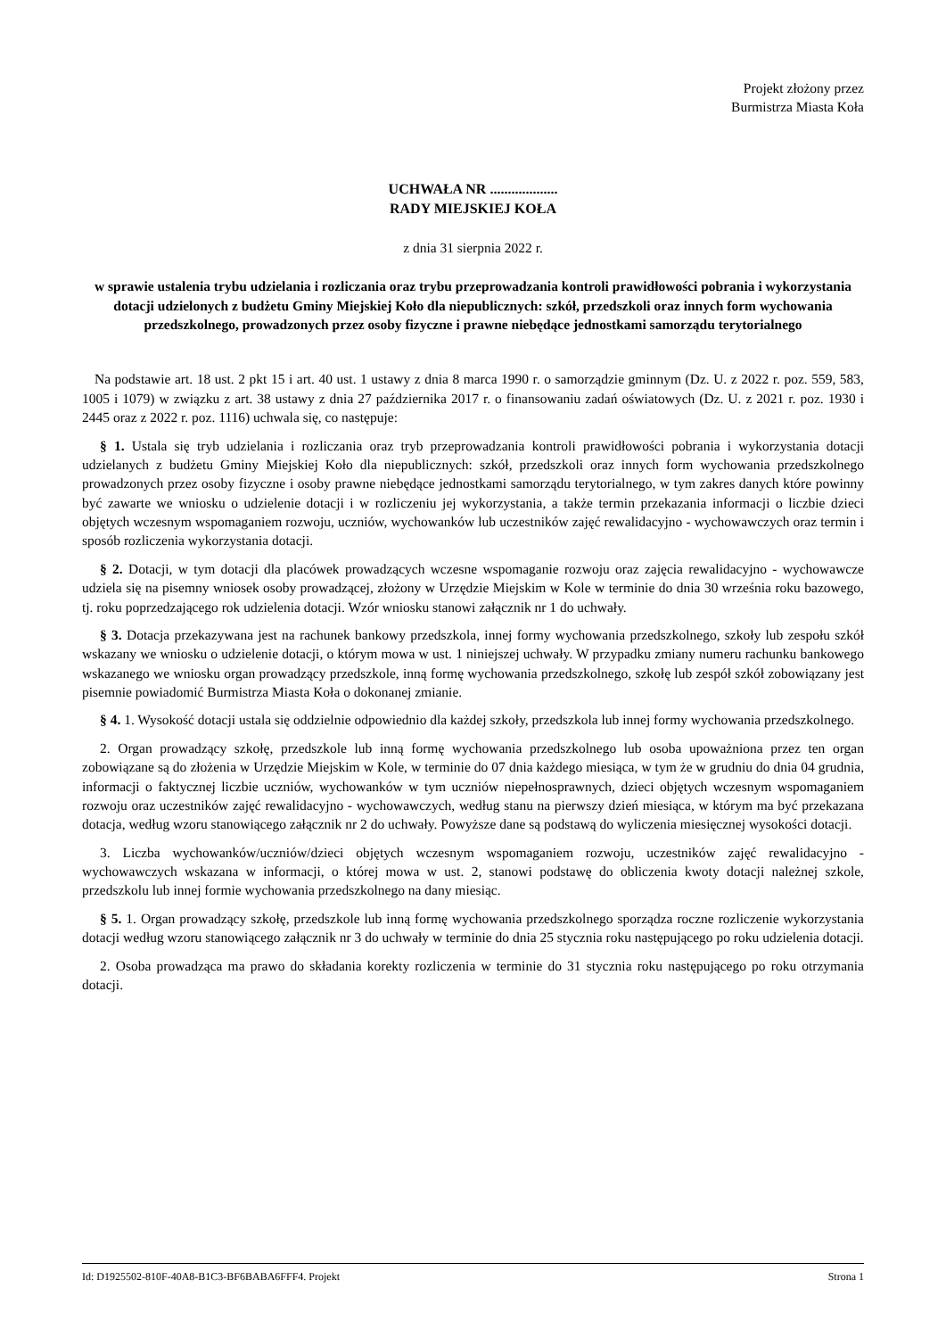Projekt złożony przez
Burmistrza Miasta Koła
UCHWAŁA NR ...................
RADY MIEJSKIEJ KOŁA
z dnia 31 sierpnia 2022 r.
w sprawie ustalenia trybu udzielania i rozliczania oraz trybu przeprowadzania kontroli prawidłowości pobrania i wykorzystania dotacji udzielonych z budżetu Gminy Miejskiej Koło dla niepublicznych: szkół, przedszkoli oraz innych form wychowania przedszkolnego, prowadzonych przez osoby fizyczne i prawne niebędące jednostkami samorządu terytorialnego
Na podstawie art. 18 ust. 2 pkt 15 i art. 40 ust. 1 ustawy z dnia 8 marca 1990 r. o samorządzie gminnym (Dz. U. z 2022 r. poz. 559, 583, 1005 i 1079) w związku z art. 38 ustawy z dnia 27 października 2017 r. o finansowaniu zadań oświatowych (Dz. U. z 2021 r. poz. 1930 i 2445 oraz z 2022 r. poz. 1116) uchwala się, co następuje:
§ 1. Ustala się tryb udzielania i rozliczania oraz tryb przeprowadzania kontroli prawidłowości pobrania i wykorzystania dotacji udzielanych z budżetu Gminy Miejskiej Koło dla niepublicznych: szkół, przedszkoli oraz innych form wychowania przedszkolnego prowadzonych przez osoby fizyczne i osoby prawne niebędące jednostkami samorządu terytorialnego, w tym zakres danych które powinny być zawarte we wniosku o udzielenie dotacji i w rozliczeniu jej wykorzystania, a także termin przekazania informacji o liczbie dzieci objętych wczesnym wspomaganiem rozwoju, uczniów, wychowanków lub uczestników zajęć rewalidacyjno - wychowawczych oraz termin i sposób rozliczenia wykorzystania dotacji.
§ 2. Dotacji, w tym dotacji dla placówek prowadzących wczesne wspomaganie rozwoju oraz zajęcia rewalidacyjno - wychowawcze udziela się na pisemny wniosek osoby prowadzącej, złożony w Urzędzie Miejskim w Kole w terminie do dnia 30 września roku bazowego, tj. roku poprzedzającego rok udzielenia dotacji. Wzór wniosku stanowi załącznik nr 1 do uchwały.
§ 3. Dotacja przekazywana jest na rachunek bankowy przedszkola, innej formy wychowania przedszkolnego, szkoły lub zespołu szkół wskazany we wniosku o udzielenie dotacji, o którym mowa w ust. 1 niniejszej uchwały. W przypadku zmiany numeru rachunku bankowego wskazanego we wniosku organ prowadzący przedszkole, inną formę wychowania przedszkolnego, szkołę lub zespół szkół zobowiązany jest pisemnie powiadomić Burmistrza Miasta Koła o dokonanej zmianie.
§ 4. 1. Wysokość dotacji ustala się oddzielnie odpowiednio dla każdej szkoły, przedszkola lub innej formy wychowania przedszkolnego.
2. Organ prowadzący szkołę, przedszkole lub inną formę wychowania przedszkolnego lub osoba upoważniona przez ten organ zobowiązane są do złożenia w Urzędzie Miejskim w Kole, w terminie do 07 dnia każdego miesiąca, w tym że w grudniu do dnia 04 grudnia, informacji o faktycznej liczbie uczniów, wychowanków w tym uczniów niepełnosprawnych, dzieci objętych wczesnym wspomaganiem rozwoju oraz uczestników zajęć rewalidacyjno - wychowawczych, według stanu na pierwszy dzień miesiąca, w którym ma być przekazana dotacja, według wzoru stanowiącego załącznik nr 2 do uchwały. Powyższe dane są podstawą do wyliczenia miesięcznej wysokości dotacji.
3. Liczba wychowanków/uczniów/dzieci objętych wczesnym wspomaganiem rozwoju, uczestników zajęć rewalidacyjno - wychowawczych wskazana w informacji, o której mowa w ust. 2, stanowi podstawę do obliczenia kwoty dotacji należnej szkole, przedszkolu lub innej formie wychowania przedszkolnego na dany miesiąc.
§ 5. 1. Organ prowadzący szkołę, przedszkole lub inną formę wychowania przedszkolnego sporządza roczne rozliczenie wykorzystania dotacji według wzoru stanowiącego załącznik nr 3 do uchwały w terminie do dnia 25 stycznia roku następującego po roku udzielenia dotacji.
2. Osoba prowadząca ma prawo do składania korekty rozliczenia w terminie do 31 stycznia roku następującego po roku otrzymania dotacji.
Id: D1925502-810F-40A8-B1C3-BF6BABA6FFF4. Projekt Strona 1